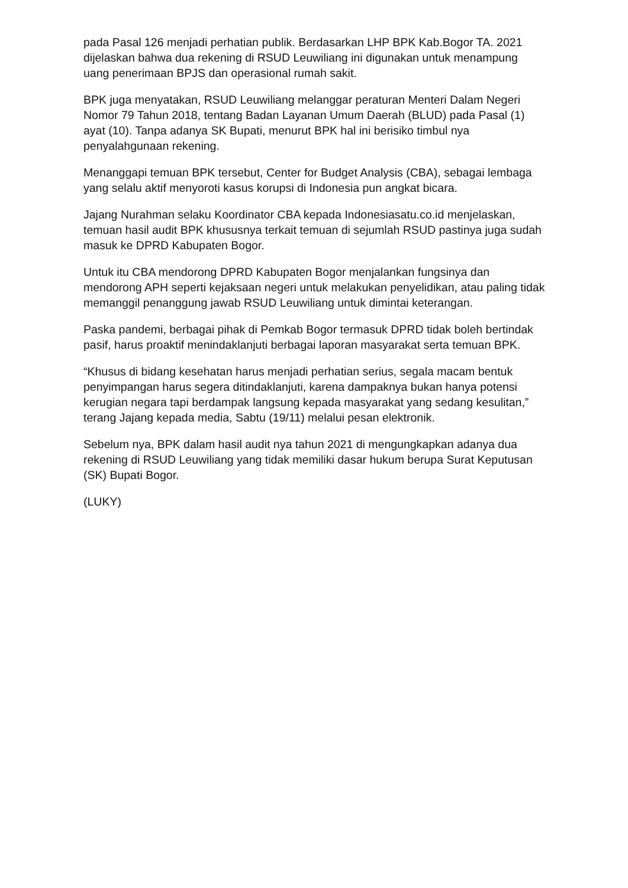pada Pasal 126 menjadi perhatian publik. Berdasarkan LHP BPK Kab.Bogor TA. 2021 dijelaskan bahwa dua rekening di RSUD Leuwiliang ini digunakan untuk menampung uang penerimaan BPJS dan operasional rumah sakit.
BPK juga menyatakan, RSUD Leuwiliang melanggar peraturan Menteri Dalam Negeri Nomor 79 Tahun 2018, tentang Badan Layanan Umum Daerah (BLUD) pada Pasal (1) ayat (10). Tanpa adanya SK Bupati, menurut BPK hal ini berisiko timbul nya penyalahgunaan rekening.
Menanggapi temuan BPK tersebut, Center for Budget Analysis (CBA), sebagai lembaga yang selalu aktif menyoroti kasus korupsi di Indonesia pun angkat bicara.
Jajang Nurahman selaku Koordinator CBA kepada Indonesiasatu.co.id menjelaskan, temuan hasil audit BPK khususnya terkait temuan di sejumlah RSUD pastinya juga sudah masuk ke DPRD Kabupaten Bogor.
Untuk itu CBA mendorong DPRD Kabupaten Bogor menjalankan fungsinya dan mendorong APH seperti kejaksaan negeri untuk melakukan penyelidikan, atau paling tidak memanggil penanggung jawab RSUD Leuwiliang untuk dimintai keterangan.
Paska pandemi, berbagai pihak di Pemkab Bogor termasuk DPRD tidak boleh bertindak pasif, harus proaktif menindaklanjuti berbagai laporan masyarakat serta temuan BPK.
“Khusus di bidang kesehatan harus menjadi perhatian serius, segala macam bentuk penyimpangan harus segera ditindaklanjuti, karena dampaknya bukan hanya potensi kerugian negara tapi berdampak langsung kepada masyarakat yang sedang kesulitan,” terang Jajang kepada media, Sabtu (19/11) melalui pesan elektronik.
Sebelum nya, BPK dalam hasil audit nya tahun 2021 di mengungkapkan adanya dua rekening di RSUD Leuwiliang yang tidak memiliki dasar hukum berupa Surat Keputusan (SK) Bupati Bogor.
(LUKY)